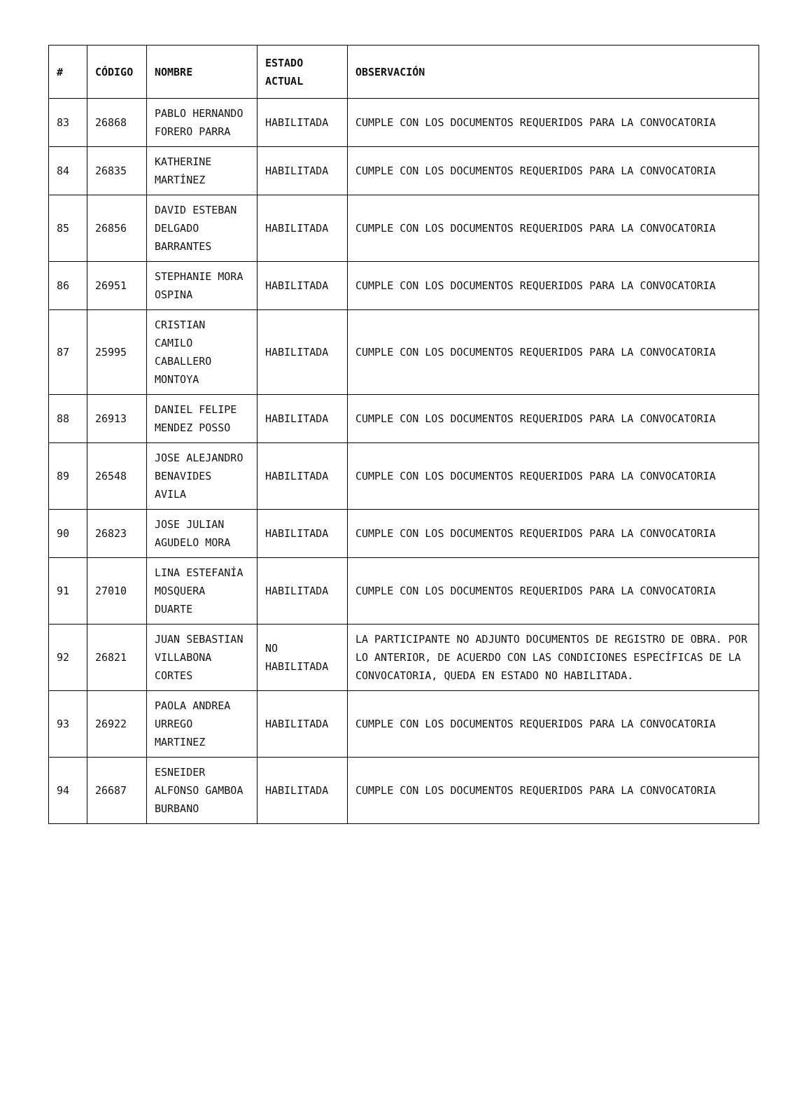| # | CÓDIGO | NOMBRE | ESTADO ACTUAL | OBSERVACIÓN |
| --- | --- | --- | --- | --- |
| 83 | 26868 | PABLO HERNANDO FORERO PARRA | HABILITADA | CUMPLE CON LOS DOCUMENTOS REQUERIDOS PARA LA CONVOCATORIA |
| 84 | 26835 | KATHERINE MARTÍNEZ | HABILITADA | CUMPLE CON LOS DOCUMENTOS REQUERIDOS PARA LA CONVOCATORIA |
| 85 | 26856 | DAVID ESTEBAN DELGADO BARRANTES | HABILITADA | CUMPLE CON LOS DOCUMENTOS REQUERIDOS PARA LA CONVOCATORIA |
| 86 | 26951 | STEPHANIE MORA OSPINA | HABILITADA | CUMPLE CON LOS DOCUMENTOS REQUERIDOS PARA LA CONVOCATORIA |
| 87 | 25995 | CRISTIAN CAMILO CABALLERO MONTOYA | HABILITADA | CUMPLE CON LOS DOCUMENTOS REQUERIDOS PARA LA CONVOCATORIA |
| 88 | 26913 | DANIEL FELIPE MENDEZ POSSO | HABILITADA | CUMPLE CON LOS DOCUMENTOS REQUERIDOS PARA LA CONVOCATORIA |
| 89 | 26548 | JOSE ALEJANDRO BENAVIDES AVILA | HABILITADA | CUMPLE CON LOS DOCUMENTOS REQUERIDOS PARA LA CONVOCATORIA |
| 90 | 26823 | JOSE JULIAN AGUDELO MORA | HABILITADA | CUMPLE CON LOS DOCUMENTOS REQUERIDOS PARA LA CONVOCATORIA |
| 91 | 27010 | LINA ESTEFANÍA MOSQUERA DUARTE | HABILITADA | CUMPLE CON LOS DOCUMENTOS REQUERIDOS PARA LA CONVOCATORIA |
| 92 | 26821 | JUAN SEBASTIAN VILLABONA CORTES | NO HABILITADA | LA PARTICIPANTE NO ADJUNTO DOCUMENTOS DE REGISTRO DE OBRA. POR LO ANTERIOR, DE ACUERDO CON LAS CONDICIONES ESPECÍFICAS DE LA CONVOCATORIA, QUEDA EN ESTADO NO HABILITADA. |
| 93 | 26922 | PAOLA ANDREA URREGO MARTINEZ | HABILITADA | CUMPLE CON LOS DOCUMENTOS REQUERIDOS PARA LA CONVOCATORIA |
| 94 | 26687 | ESNEIDER ALFONSO GAMBOA BURBANO | HABILITADA | CUMPLE CON LOS DOCUMENTOS REQUERIDOS PARA LA CONVOCATORIA |